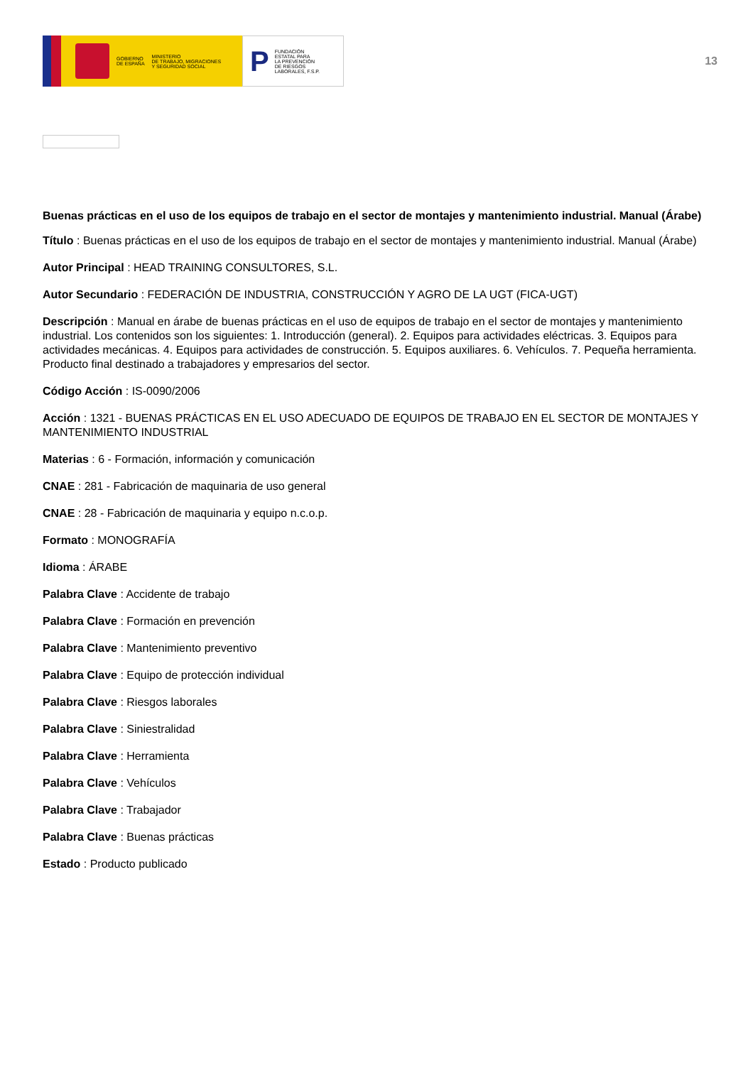GOBIERNO
DE ESPAÑA MINISTERIO
DE TRABAJO, MIGRACIONES
Y SEGURIDAD SOCIAL
P FUNDACIÓN
ESTATAL PARA
LA PREVENCIÓN
DE RIESGOS
LABORALES, F.S.P.
13
Buenas prácticas en el uso de los equipos de trabajo en el sector de montajes y mantenimiento industrial. Manual (Árabe)
Título : Buenas prácticas en el uso de los equipos de trabajo en el sector de montajes y mantenimiento industrial. Manual (Árabe)
Autor Principal : HEAD TRAINING CONSULTORES, S.L.
Autor Secundario : FEDERACIÓN DE INDUSTRIA, CONSTRUCCIÓN Y AGRO DE LA UGT (FICA-UGT)
Descripción : Manual en árabe de buenas prácticas en el uso de equipos de trabajo en el sector de montajes y mantenimiento industrial. Los contenidos son los siguientes: 1. Introducción (general). 2. Equipos para actividades eléctricas. 3. Equipos para actividades mecánicas. 4. Equipos para actividades de construcción. 5. Equipos auxiliares. 6. Vehículos. 7. Pequeña herramienta. Producto final destinado a trabajadores y empresarios del sector.
Código Acción : IS-0090/2006
Acción : 1321 - BUENAS PRÁCTICAS EN EL USO ADECUADO DE EQUIPOS DE TRABAJO EN EL SECTOR DE MONTAJES Y MANTENIMIENTO INDUSTRIAL
Materias : 6 - Formación, información y comunicación
CNAE : 281 - Fabricación de maquinaria de uso general
CNAE : 28 - Fabricación de maquinaria y equipo n.c.o.p.
Formato : MONOGRAFÍA
Idioma : ÁRABE
Palabra Clave : Accidente de trabajo
Palabra Clave : Formación en prevención
Palabra Clave : Mantenimiento preventivo
Palabra Clave : Equipo de protección individual
Palabra Clave : Riesgos laborales
Palabra Clave : Siniestralidad
Palabra Clave : Herramienta
Palabra Clave : Vehículos
Palabra Clave : Trabajador
Palabra Clave : Buenas prácticas
Estado : Producto publicado